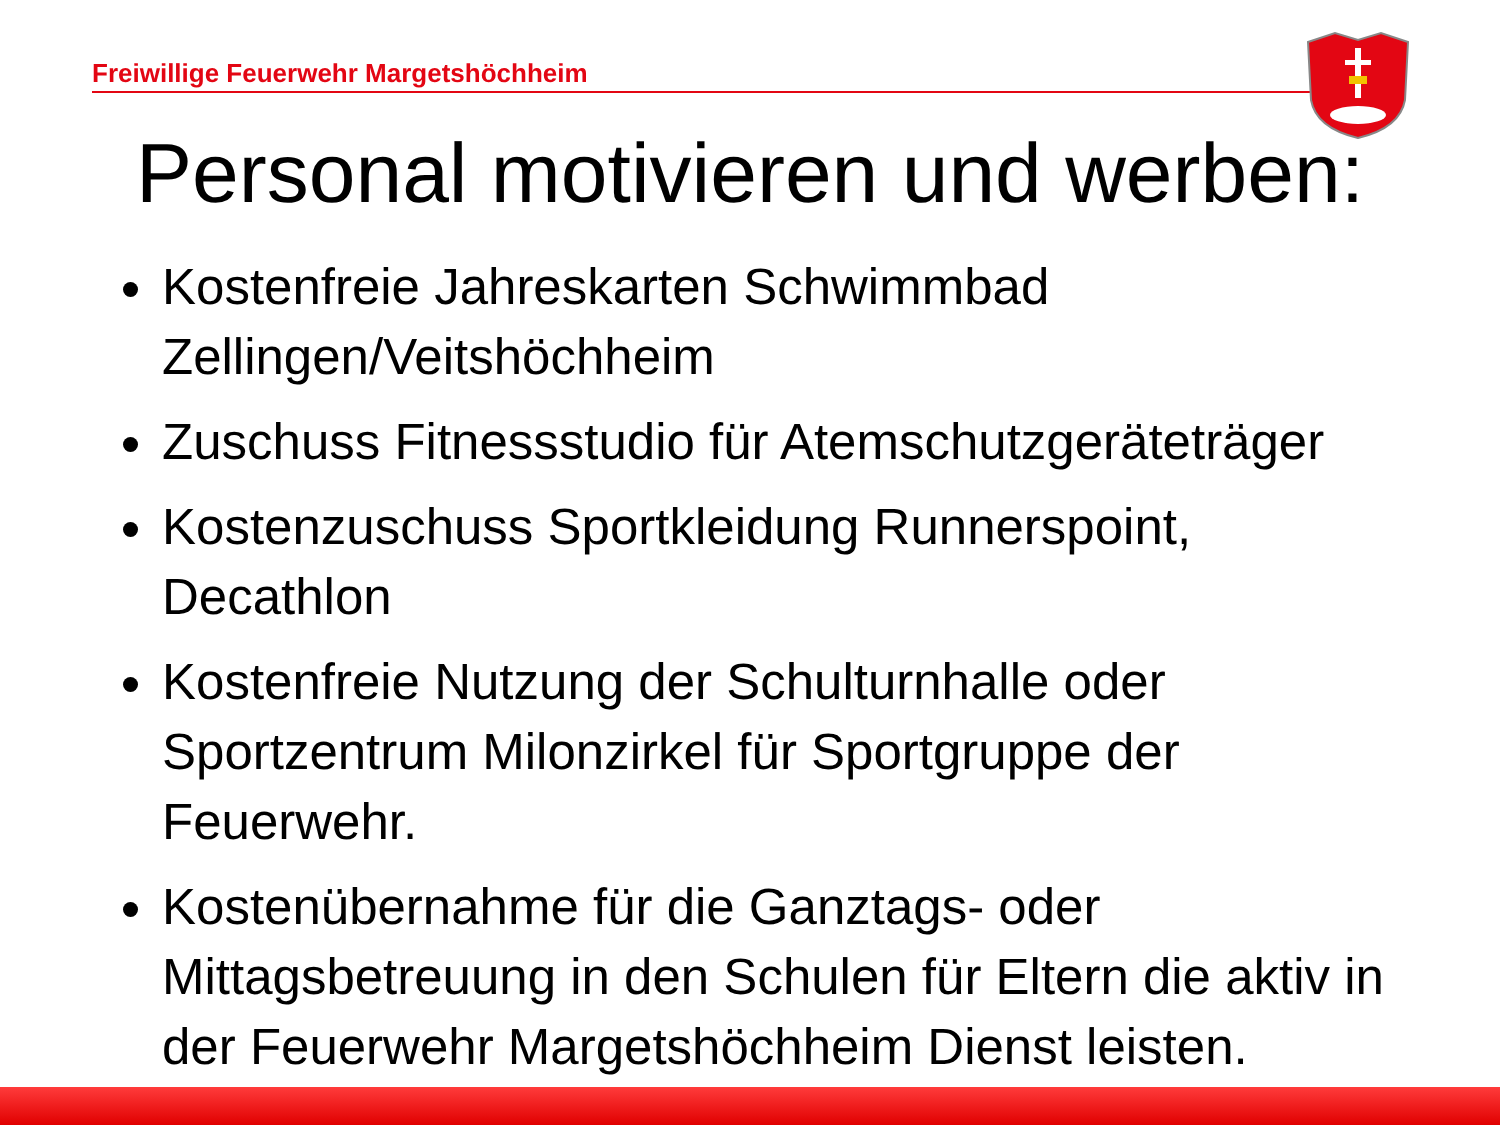Freiwillige Feuerwehr Margetshöchheim
Personal motivieren und werben:
Kostenfreie Jahreskarten Schwimmbad Zellingen/Veitshöchheim
Zuschuss Fitnessstudio für Atemschutzgeräteträger
Kostenzuschuss Sportkleidung Runnerspoint, Decathlon
Kostenfreie Nutzung der Schulturnhalle oder Sportzentrum Milonzirkel für Sportgruppe der Feuerwehr.
Kostenübernahme für die Ganztags- oder Mittagsbetreuung in den Schulen für Eltern die aktiv in der Feuerwehr Margetshöchheim Dienst leisten.